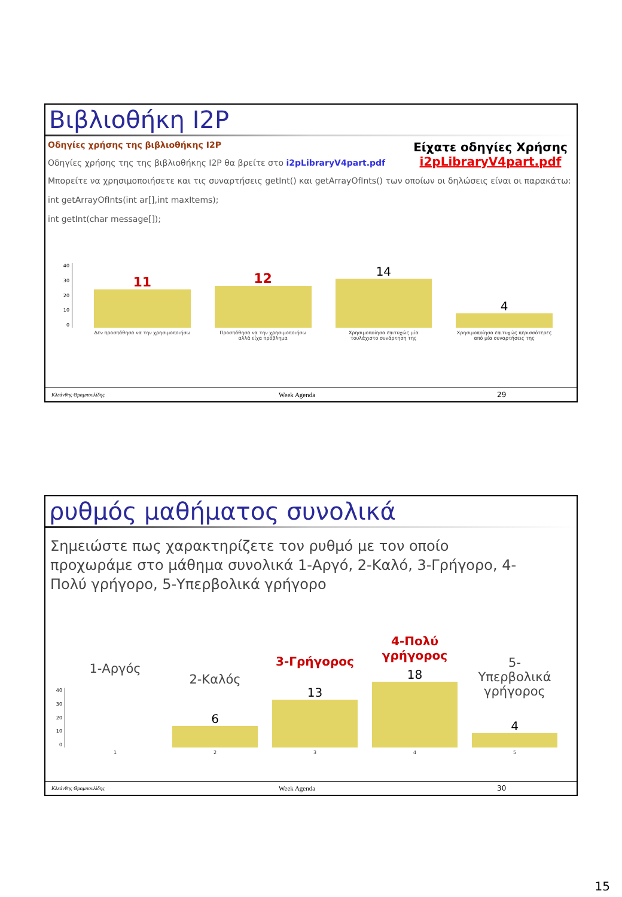Βιβλιοθήκη I2P
Οδηγίες χρήσης της βιβλιοθήκης I2P
Οδηγίες χρήσης της της βιβλιοθήκης I2P θα βρείτε στο i2pLibraryV4part.pdf
Είχατε οδηγίες Χρήσης
i2pLibraryV4part.pdf
Μπορείτε να χρησιμοποιήσετε και τις συναρτήσεις getInt() και getArrayOfInts() των οποίων οι δηλώσεις είναι οι παρακάτω:
int getArrayOfInts(int ar[],int maxItems);
int getInt(char message[]);
40
30
20
10
0
11
Δεν προσπάθησα να την χρησιμοποιήσω
12
Προσπάθησα να την χρησιμοποιήσω αλλά είχα πρόβλημα
14
Χρησιμοποίησα επιτυχώς μία τουλάχιστο συνάρτηση της
4
Χρησιμοποίησα επιτυχώς περισσότερες από μία συναρτήσεις της
Κλεάνθης Θραμπουλίδης Week Agenda 29
ρυθμός μαθήματος συνολικά
Σημειώστε πως χαρακτηρίζετε τον ρυθμό με τον οποίο προχωράμε στο μάθημα συνολικά 1-Αργό, 2-Καλό, 3-Γρήγορο, 4-Πολύ γρήγορο, 5-Υπερβολικά γρήγορο
40
30
20
10
0
1-Αργός
1
2-Καλός
6
2
3-Γρήγορος
13
3
4-Πολύ
γρήγορος
18
4
5-Υπερβολικά
γρήγορος
4
5
Κλεάνθης Θραμπουλίδης Week Agenda 30
15